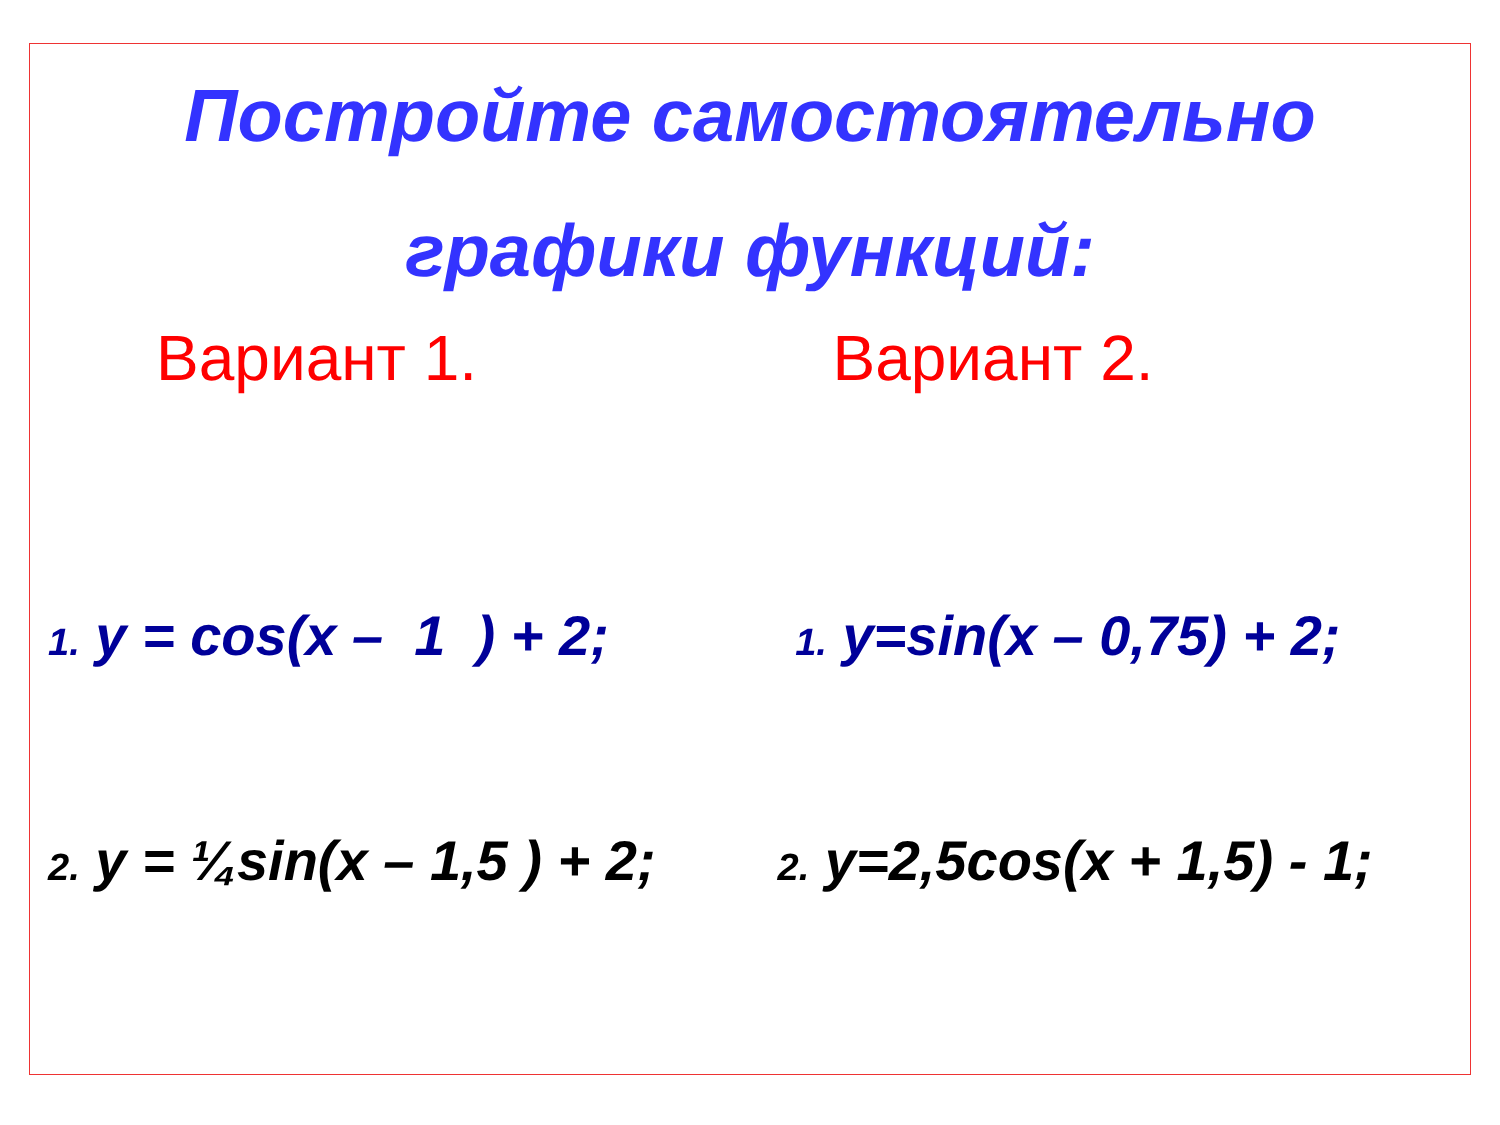Постройте самостоятельно
графики функций:
Вариант 1. Вариант 2.
1. y = cos(x – 1 ) + 2;
1. y=sin(x – 0,75) + 2;
2. y = ¼sin(x – 1,5 ) + 2;
2. y=2,5cos(x + 1,5) - 1;